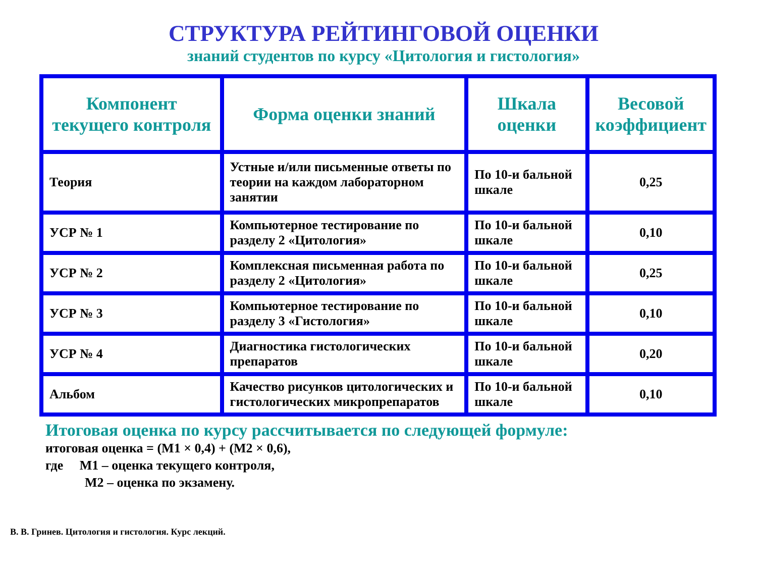СТРУКТУРА РЕЙТИНГОВОЙ ОЦЕНКИ
знаний студентов по курсу «Цитология и гистология»
| Компонент текущего контроля | Форма оценки знаний | Шкала оценки | Весовой коэффициент |
| --- | --- | --- | --- |
| Теория | Устные и/или письменные ответы по теории на каждом лабораторном занятии | По 10-и бальной шкале | 0,25 |
| УСР № 1 | Компьютерное тестирование по разделу 2 «Цитология» | По 10-и бальной шкале | 0,10 |
| УСР № 2 | Комплексная письменная работа по разделу 2 «Цитология» | По 10-и бальной шкале | 0,25 |
| УСР № 3 | Компьютерное тестирование по разделу 3 «Гистология» | По 10-и бальной шкале | 0,10 |
| УСР № 4 | Диагностика гистологических препаратов | По 10-и бальной шкале | 0,20 |
| Альбом | Качество рисунков цитологических и гистологических микропрепаратов | По 10-и бальной шкале | 0,10 |
Итоговая оценка по курсу рассчитывается по следующей формуле:
итоговая оценка = (М1 × 0,4) + (М2 × 0,6),
где М1 – оценка текущего контроля,
М2 – оценка по экзамену.
В. В. Гринев. Цитология и гистология. Курс лекций.